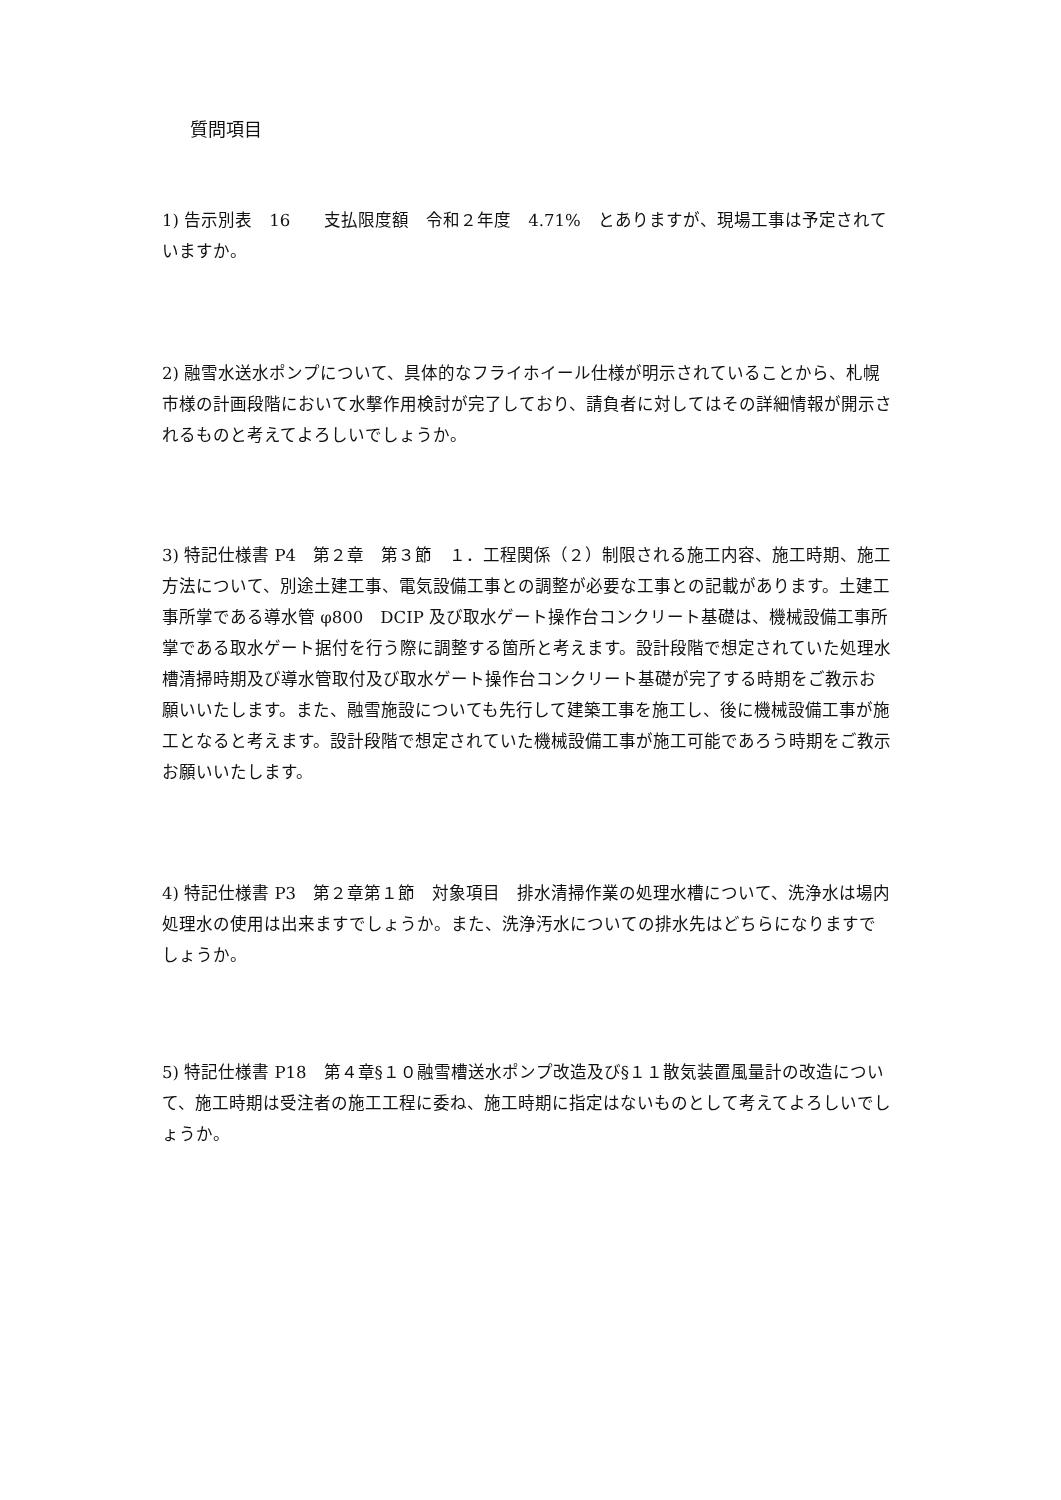質問項目
1) 告示別表　16　　支払限度額　令和２年度　4.71%　とありますが、現場工事は予定されていますか。
2) 融雪水送水ポンプについて、具体的なフライホイール仕様が明示されていることから、札幌市様の計画段階において水撃作用検討が完了しており、請負者に対してはその詳細情報が開示されるものと考えてよろしいでしょうか。
3) 特記仕様書 P4　第２章　第３節　１．工程関係（２）制限される施工内容、施工時期、施工方法について、別途土建工事、電気設備工事との調整が必要な工事との記載があります。土建工事所掌である導水管 φ800　DCIP 及び取水ゲート操作台コンクリート基礎は、機械設備工事所掌である取水ゲート据付を行う際に調整する箇所と考えます。設計段階で想定されていた処理水槽清掃時期及び導水管取付及び取水ゲート操作台コンクリート基礎が完了する時期をご教示お願いいたします。また、融雪施設についても先行して建築工事を施工し、後に機械設備工事が施工となると考えます。設計段階で想定されていた機械設備工事が施工可能であろう時期をご教示お願いいたします。
4) 特記仕様書 P3　第２章第１節　対象項目　排水清掃作業の処理水槽について、洗浄水は場内処理水の使用は出来ますでしょうか。また、洗浄汚水についての排水先はどちらになりますでしょうか。
5) 特記仕様書 P18　第４章§１０融雪槽送水ポンプ改造及び§１１散気装置風量計の改造について、施工時期は受注者の施工工程に委ね、施工時期に指定はないものとして考えてよろしいでしょうか。